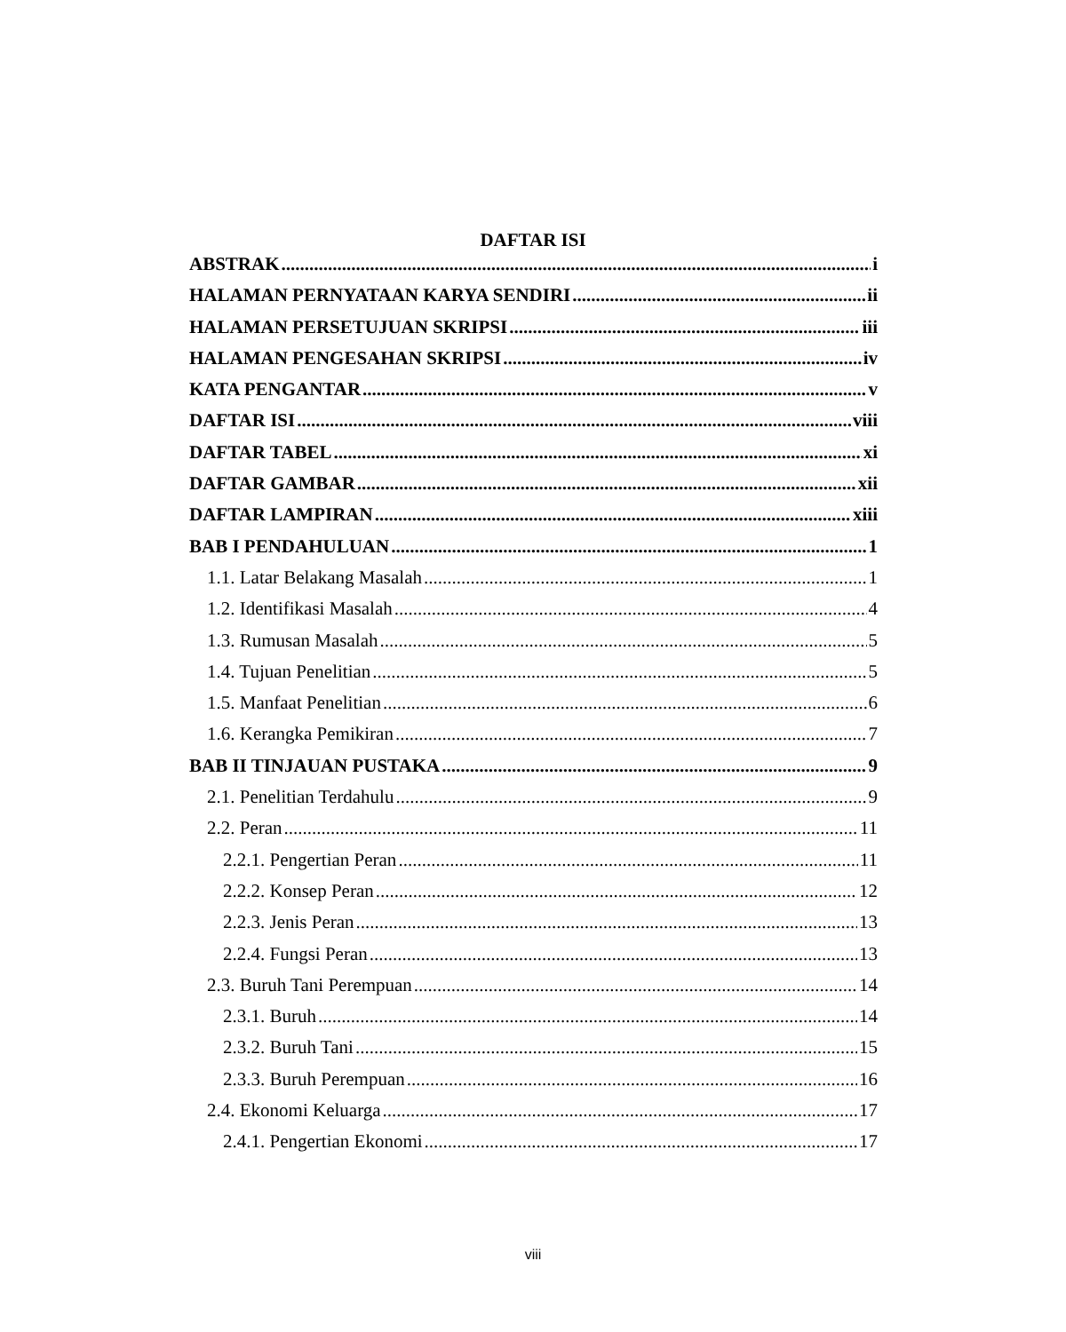DAFTAR ISI
ABSTRAK i
HALAMAN PERNYATAAN KARYA SENDIRI ii
HALAMAN PERSETUJUAN SKRIPSI iii
HALAMAN PENGESAHAN SKRIPSI iv
KATA PENGANTAR v
DAFTAR ISI viii
DAFTAR TABEL xi
DAFTAR GAMBAR xii
DAFTAR LAMPIRAN xiii
BAB I PENDAHULUAN 1
1.1. Latar Belakang Masalah 1
1.2. Identifikasi Masalah 4
1.3. Rumusan Masalah 5
1.4. Tujuan Penelitian 5
1.5. Manfaat Penelitian 6
1.6. Kerangka Pemikiran 7
BAB II TINJAUAN PUSTAKA 9
2.1. Penelitian Terdahulu 9
2.2. Peran 11
2.2.1. Pengertian Peran 11
2.2.2. Konsep Peran 12
2.2.3. Jenis Peran 13
2.2.4. Fungsi Peran 13
2.3. Buruh Tani Perempuan 14
2.3.1. Buruh 14
2.3.2. Buruh Tani 15
2.3.3. Buruh Perempuan 16
2.4. Ekonomi Keluarga 17
2.4.1. Pengertian Ekonomi 17
viii